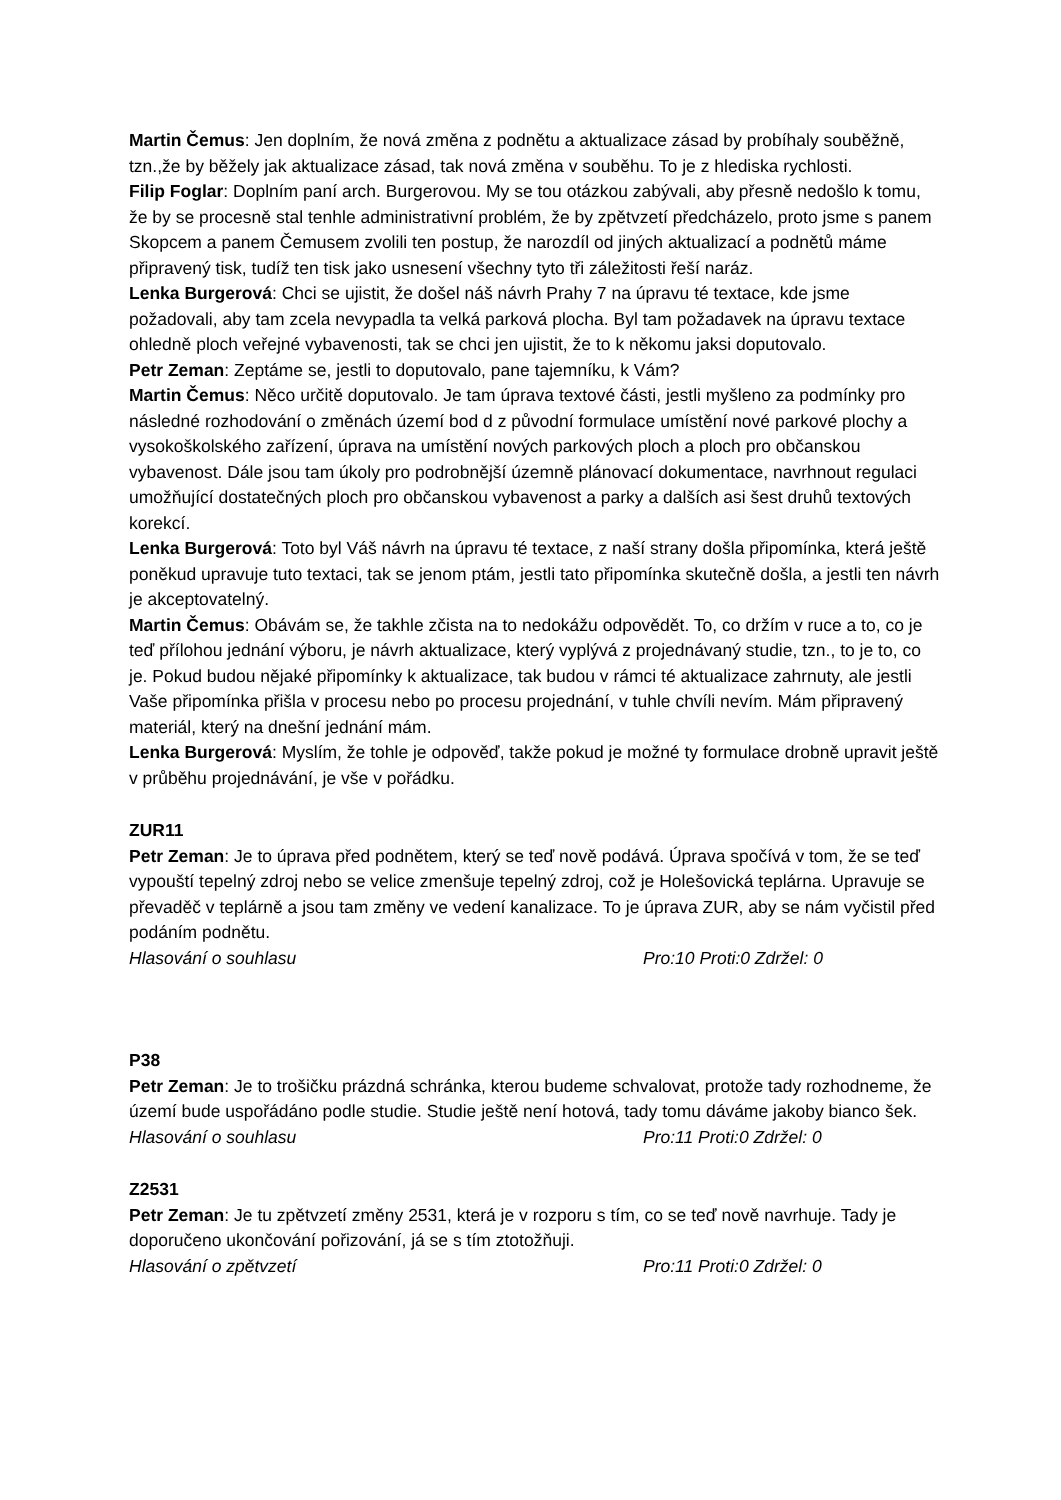Martin Čemus: Jen doplním, že nová změna z podnětu a aktualizace zásad by probíhaly souběžně, tzn.,že by běžely jak aktualizace zásad, tak nová změna v souběhu. To je z hlediska rychlosti.
Filip Foglar: Doplním paní arch. Burgerovou. My se tou otázkou zabývali, aby přesně nedošlo k tomu, že by se procesně stal tenhle administrativní problém, že by zpětvzetí předcházelo, proto jsme s panem Skopcem a panem Čemusem zvolili ten postup, že narozdíl od jiných aktualizací a podnětů máme připravený tisk, tudíž ten tisk jako usnesení všechny tyto tři záležitosti řeší naráz.
Lenka Burgerová: Chci se ujistit, že došel náš návrh Prahy 7 na úpravu té textace, kde jsme požadovali, aby tam zcela nevypadla ta velká parková plocha. Byl tam požadavek na úpravu textace ohledně ploch veřejné vybavenosti, tak se chci jen ujistit, že to k někomu jaksi doputovalo.
Petr Zeman: Zeptáme se, jestli to doputovalo, pane tajemníku, k Vám?
Martin Čemus: Něco určitě doputovalo. Je tam úprava textové části, jestli myšleno za podmínky pro následné rozhodování o změnách území bod d z původní formulace umístění nové parkové plochy a vysokoškolského zařízení, úprava na umístění nových parkových ploch a ploch pro občanskou vybavenost. Dále jsou tam úkoly pro podrobnější územně plánovací dokumentace, navrhnout regulaci umožňující dostatečných ploch pro občanskou vybavenost a parky a dalších asi šest druhů textových korekcí.
Lenka Burgerová: Toto byl Váš návrh na úpravu té textace, z naší strany došla připomínka, která ještě poněkud upravuje tuto textaci, tak se jenom ptám, jestli tato připomínka skutečně došla, a jestli ten návrh je akceptovatelný.
Martin Čemus: Obávám se, že takhle zčista na to nedokážu odpovědět. To, co držím v ruce a to, co je teď přílohou jednání výboru, je návrh aktualizace, který vyplývá z projednávaný studie, tzn., to je to, co je. Pokud budou nějaké připomínky k aktualizace, tak budou v rámci té aktualizace zahrnuty, ale jestli Vaše připomínka přišla v procesu nebo po procesu projednání, v tuhle chvíli nevím. Mám připravený materiál, který na dnešní jednání mám.
Lenka Burgerová: Myslím, že tohle je odpověď, takže pokud je možné ty formulace drobně upravit ještě v průběhu projednávání, je vše v pořádku.
ZUR11
Petr Zeman: Je to úprava před podnětem, který se teď nově podává. Úprava spočívá v tom, že se teď vypouští tepelný zdroj nebo se velice zmenšuje tepelný zdroj, což je Holešovická teplárna. Upravuje se převaděč v teplárně a jsou tam změny ve vedení kanalizace. To je úprava ZUR, aby se nám vyčistil před podáním podnětu.
Hlasování o souhlasu Pro:10 Proti:0 Zdržel: 0
P38
Petr Zeman: Je to trošičku prázdná schránka, kterou budeme schvalovat, protože tady rozhodneme, že území bude uspořádáno podle studie. Studie ještě není hotová, tady tomu dáváme jakoby bianco šek.
Hlasování o souhlasu Pro:11 Proti:0 Zdržel: 0
Z2531
Petr Zeman: Je tu zpětvzetí změny 2531, která je v rozporu s tím, co se teď nově navrhuje. Tady je doporučeno ukončování pořizování, já se s tím ztotožňuji.
Hlasování o zpětvzetí Pro:11 Proti:0 Zdržel: 0